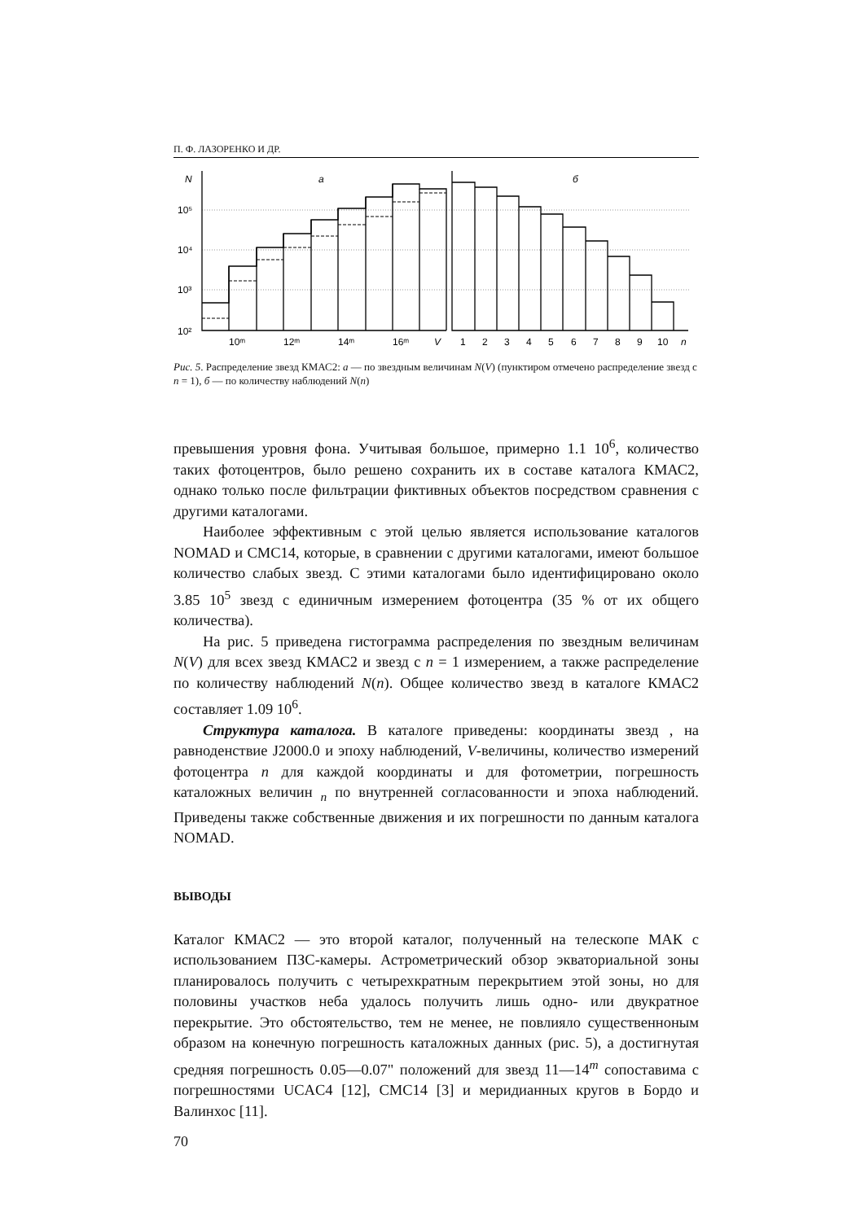П. Ф. ЛАЗОРЕНКО И ДР.
N
a
б
10⁵
10⁴
10³
10²
10ᵐ
12ᵐ
14ᵐ
16ᵐ
V
1
2
3
4
5
6
7
8
9
10
n
Рис. 5. Распределение звезд КМАС2: а — по звездным величинам N(V) (пунктиром отмечено распределение звезд с n = 1), б — по количеству наблюдений N(n)
превышения уровня фона. Учитывая большое, примерно 1.1 10<sup>6</sup>, количество таких фотоцентров, было решено сохранить их в составе каталога КМАС2, однако только после фильтрации фиктивных объектов посредством сравнения с другими каталогами.
Наиболее эффективным с этой целью является использование каталогов NOMAD и CMC14, которые, в сравнении с другими каталогами, имеют большое количество слабых звезд. С этими каталогами было идентифицировано около 3.85 10<sup>5</sup> звезд с единичным измерением фотоцентра (35 % от их общего количества).
На рис. 5 приведена гистограмма распределения по звездным величинам N(V) для всех звезд КМАС2 и звезд с n = 1 измерением, а также распределение по количеству наблюдений N(n). Общее количество звезд в каталоге КМАС2 составляет 1.09 10<sup>6</sup>.
Структура каталога. В каталоге приведены: координаты звезд , на равноденствие J2000.0 и эпоху наблюдений, V-величины, количество измерений фотоцентра n для каждой координаты и для фотометрии, погрешность каталожных величин <sub>n</sub> по внутренней согласованности и эпоха наблюдений. Приведены также собственные движения и их погрешности по данным каталога NOMAD.
ВЫВОДЫ
Каталог КМАС2 — это второй каталог, полученный на телескопе МАК с использованием ПЗС-камеры. Астрометрический обзор экваториальной зоны планировалось получить с четырехкратным перекрытием этой зоны, но для половины участков неба удалось получить лишь одно- или двукратное перекрытие. Это обстоятельство, тем не менее, не повлияло существенноным образом на конечную погрешность каталожных данных (рис. 5), а достигнутая средняя погрешность 0.05—0.07" положений для звезд 11—14<sup>m</sup> сопоставима с погрешностями UCAC4 [12], CMC14 [3] и меридианных кругов в Бордо и Валинхос [11].
70